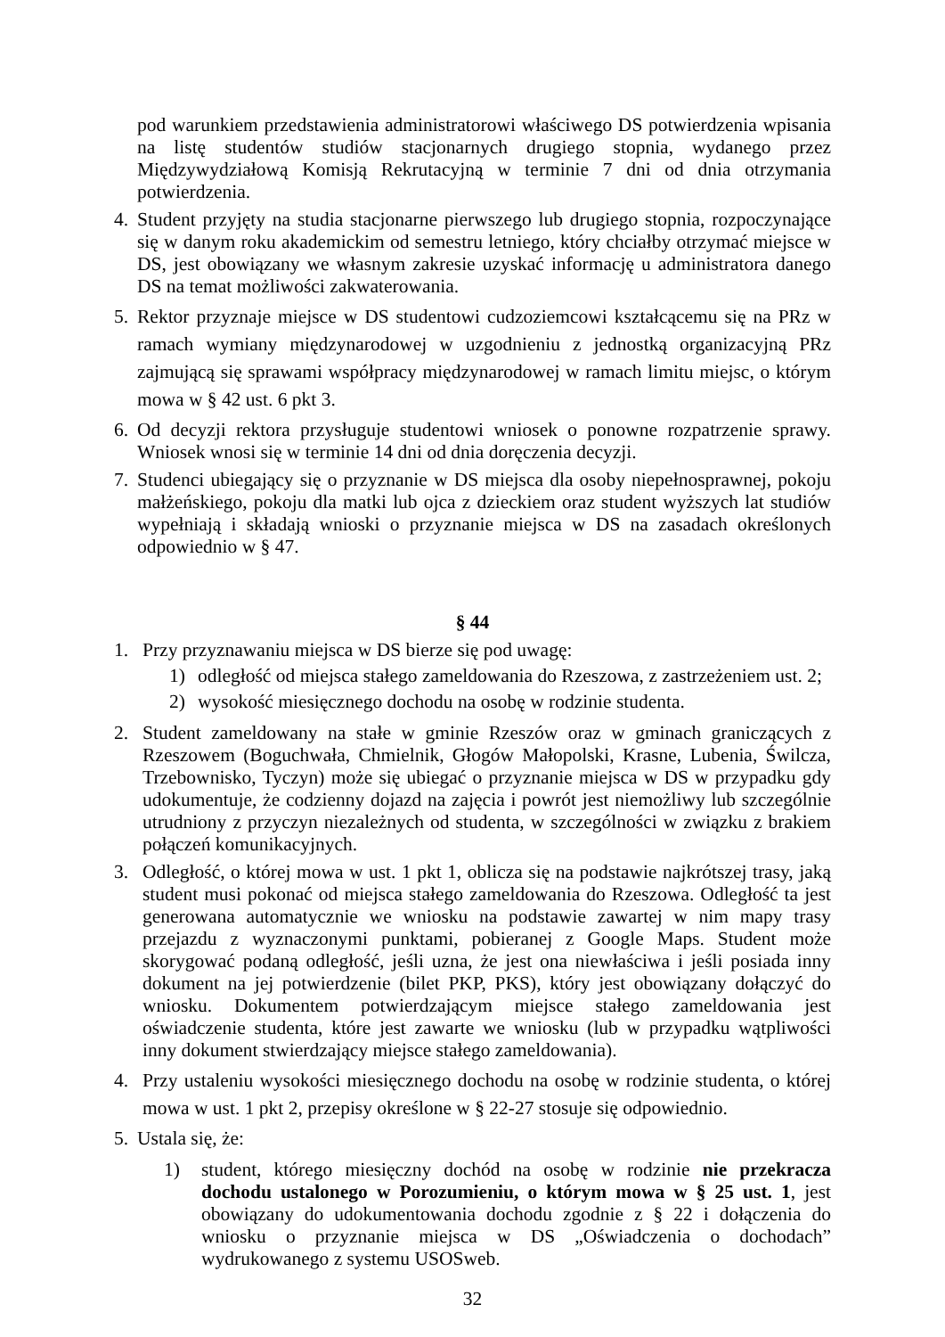pod warunkiem przedstawienia administratorowi właściwego DS potwierdzenia wpisania na listę studentów studiów stacjonarnych drugiego stopnia, wydanego przez Międzywydziałową Komisją Rekrutacyjną w terminie 7 dni od dnia otrzymania potwierdzenia.
4. Student przyjęty na studia stacjonarne pierwszego lub drugiego stopnia, rozpoczynające się w danym roku akademickim od semestru letniego, który chciałby otrzymać miejsce w DS, jest obowiązany we własnym zakresie uzyskać informację u administratora danego DS na temat możliwości zakwaterowania.
5. Rektor przyznaje miejsce w DS studentowi cudzoziemcowi kształcącemu się na PRz w ramach wymiany międzynarodowej w uzgodnieniu z jednostką organizacyjną PRz zajmującą się sprawami współpracy międzynarodowej w ramach limitu miejsc, o którym mowa w § 42 ust. 6 pkt 3.
6. Od decyzji rektora przysługuje studentowi wniosek o ponowne rozpatrzenie sprawy. Wniosek wnosi się w terminie 14 dni od dnia doręczenia decyzji.
7. Studenci ubiegający się o przyznanie w DS miejsca dla osoby niepełnosprawnej, pokoju małżeńskiego, pokoju dla matki lub ojca z dzieckiem oraz student wyższych lat studiów wypełniają i składają wnioski o przyznanie miejsca w DS na zasadach określonych odpowiednio w § 47.
§ 44
1. Przy przyznawaniu miejsca w DS bierze się pod uwagę:
1) odległość od miejsca stałego zameldowania do Rzeszowa, z zastrzeżeniem ust. 2;
2) wysokość miesięcznego dochodu na osobę w rodzinie studenta.
2. Student zameldowany na stałe w gminie Rzeszów oraz w gminach graniczących z Rzeszowem (Boguchwała, Chmielnik, Głogów Małopolski, Krasne, Lubenia, Świlcza, Trzebownisko, Tyczyn) może się ubiegać o przyznanie miejsca w DS w przypadku gdy udokumentuje, że codzienny dojazd na zajęcia i powrót jest niemożliwy lub szczególnie utrudniony z przyczyn niezależnych od studenta, w szczególności w związku z brakiem połączeń komunikacyjnych.
3. Odległość, o której mowa w ust. 1 pkt 1, oblicza się na podstawie najkrótszej trasy, jaką student musi pokonać od miejsca stałego zameldowania do Rzeszowa. Odległość ta jest generowana automatycznie we wniosku na podstawie zawartej w nim mapy trasy przejazdu z wyznaczonymi punktami, pobieranej z Google Maps. Student może skorygować podaną odległość, jeśli uzna, że jest ona niewłaściwa i jeśli posiada inny dokument na jej potwierdzenie (bilet PKP, PKS), który jest obowiązany dołączyć do wniosku. Dokumentem potwierdzającym miejsce stałego zameldowania jest oświadczenie studenta, które jest zawarte we wniosku (lub w przypadku wątpliwości inny dokument stwierdzający miejsce stałego zameldowania).
4. Przy ustaleniu wysokości miesięcznego dochodu na osobę w rodzinie studenta, o której mowa w ust. 1 pkt 2, przepisy określone w § 22-27 stosuje się odpowiednio.
5. Ustala się, że:
1) student, którego miesięczny dochód na osobę w rodzinie nie przekracza dochodu ustalonego w Porozumieniu, o którym mowa w § 25 ust. 1, jest obowiązany do udokumentowania dochodu zgodnie z § 22 i dołączenia do wniosku o przyznanie miejsca w DS „Oświadczenia o dochodach” wydrukowanego z systemu USOSweb.
32